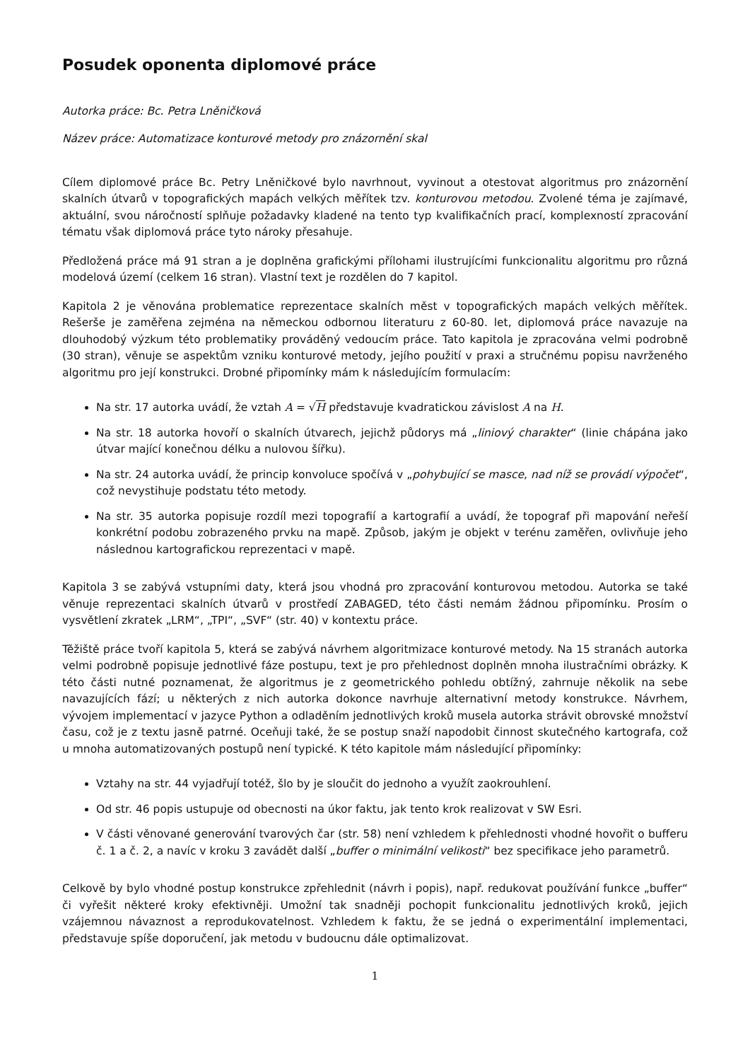Posudek oponenta diplomové práce
Autorka práce: Bc. Petra Lněničková
Název práce: Automatizace konturové metody pro znázornění skal
Cílem diplomové práce Bc. Petry Lněničkové bylo navrhnout, vyvinout a otestovat algoritmus pro znázornění skalních útvarů v topografických mapách velkých měřítek tzv. konturovou metodou. Zvolené téma je zajímavé, aktuální, svou náročností splňuje požadavky kladené na tento typ kvalifikačních prací, komplexností zpracování tématu však diplomová práce tyto nároky přesahuje.
Předložená práce má 91 stran a je doplněna grafickými přílohami ilustrujícími funkcionalitu algoritmu pro různá modelová území (celkem 16 stran). Vlastní text je rozdělen do 7 kapitol.
Kapitola 2 je věnována problematice reprezentace skalních měst v topografických mapách velkých měřítek. Rešerše je zaměřena zejména na německou odbornou literaturu z 60-80. let, diplomová práce navazuje na dlouhodobý výzkum této problematiky prováděný vedoucím práce. Tato kapitola je zpracována velmi podrobně (30 stran), věnuje se aspektům vzniku konturové metody, jejího použití v praxi a stručnému popisu navrženého algoritmu pro její konstrukci. Drobné připomínky mám k následujícím formulacím:
Na str. 17 autorka uvádí, že vztah A = √H představuje kvadratickou závislost A na H.
Na str. 18 autorka hovoří o skalních útvarech, jejichž půdorys má „liniový charakter“ (linie chápána jako útvar mající konečnou délku a nulovou šířku).
Na str. 24 autorka uvádí, že princip konvoluce spočívá v „pohybující se masce, nad níž se provádí výpočet“, což nevystihuje podstatu této metody.
Na str. 35 autorka popisuje rozdíl mezi topografií a kartografií a uvádí, že topograf při mapování neřeší konkrétní podobu zobrazeného prvku na mapě. Způsob, jakým je objekt v terénu zaměřen, ovlivňuje jeho následnou kartografickou reprezentaci v mapě.
Kapitola 3 se zabývá vstupními daty, která jsou vhodná pro zpracování konturovou metodou. Autorka se také věnuje reprezentaci skalních útvarů v prostředí ZABAGED, této části nemám žádnou připomínku. Prosím o vysvětlení zkratek „LRM“, „TPI“, „SVF“ (str. 40) v kontextu práce.
Těžiště práce tvoří kapitola 5, která se zabývá návrhem algoritmizace konturové metody. Na 15 stranách autorka velmi podrobně popisuje jednotlivé fáze postupu, text je pro přehlednost doplněn mnoha ilustračními obrázky. K této části nutné poznamenat, že algoritmus je z geometrického pohledu obtížný, zahrnuje několik na sebe navazujících fází; u některých z nich autorka dokonce navrhuje alternativní metody konstrukce. Návrhem, vývojem implementací v jazyce Python a odladěním jednotlivých kroků musela autorka strávit obrovské množství času, což je z textu jasně patrné. Oceňuji také, že se postup snaží napodobit činnost skutečného kartografa, což u mnoha automatizovaných postupů není typické. K této kapitole mám následující připomínky:
Vztahy na str. 44 vyjadřují totéž, šlo by je sloučit do jednoho a využít zaokrouhlení.
Od str. 46 popis ustupuje od obecnosti na úkor faktu, jak tento krok realizovat v SW Esri.
V části věnované generování tvarových čar (str. 58) není vzhledem k přehlednosti vhodné hovořit o bufferu č. 1 a č. 2, a navíc v kroku 3 zavádět další „buffer o minimální velikosti“ bez specifikace jeho parametrů.
Celkově by bylo vhodné postup konstrukce zpřehlednit (návrh i popis), např. redukovat používání funkce „buffer“ či vyřešit některé kroky efektivněji. Umožní tak snadněji pochopit funkcionalitu jednotlivých kroků, jejich vzájemnou návaznost a reprodukovatelnost. Vzhledem k faktu, že se jedná o experimentální implementaci, představuje spíše doporučení, jak metodu v budoucnu dále optimalizovat.
1